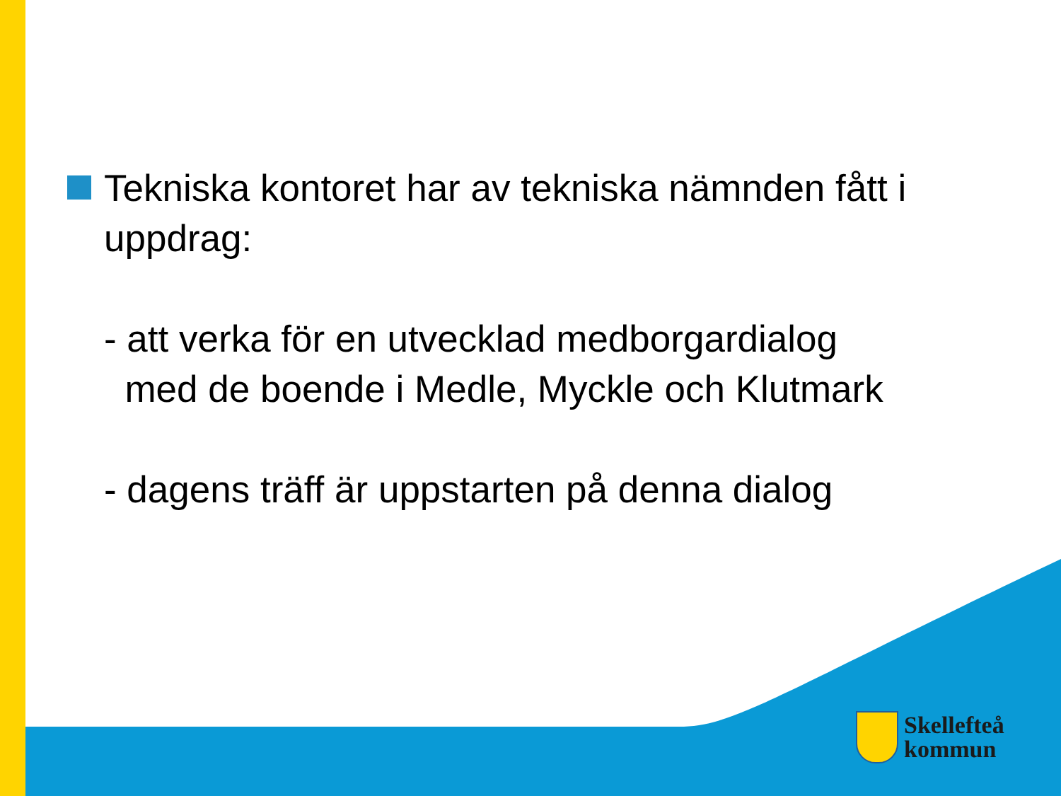Tekniska kontoret har av tekniska nämnden fått i uppdrag:
- att verka för en utvecklad medborgardialog
med de boende i Medle, Myckle och Klutmark
- dagens träff är uppstarten på denna dialog
Skellefteå
kommun